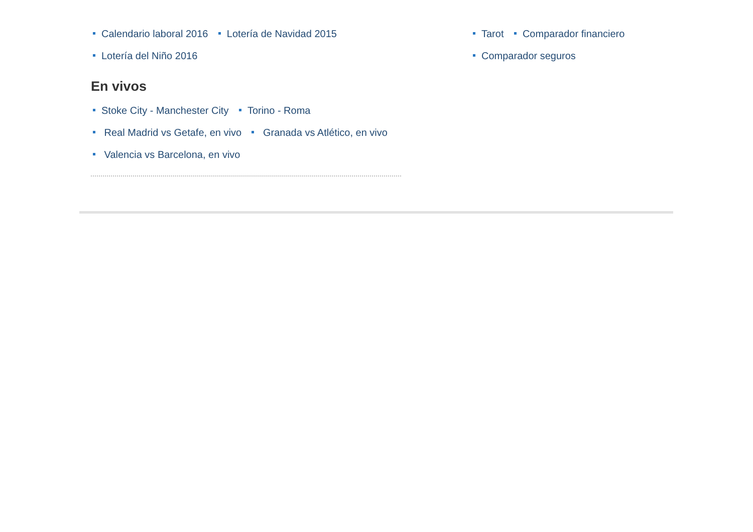Calendario laboral 2016 Lotería de Navidad 2015
Lotería del Niño 2016
En vivos
Stoke City - Manchester City Torino - Roma
Real Madrid vs Getafe, en vivo Granada vs Atlético, en vivo
Valencia vs Barcelona, en vivo
Tarot Comparador financiero
Comparador seguros